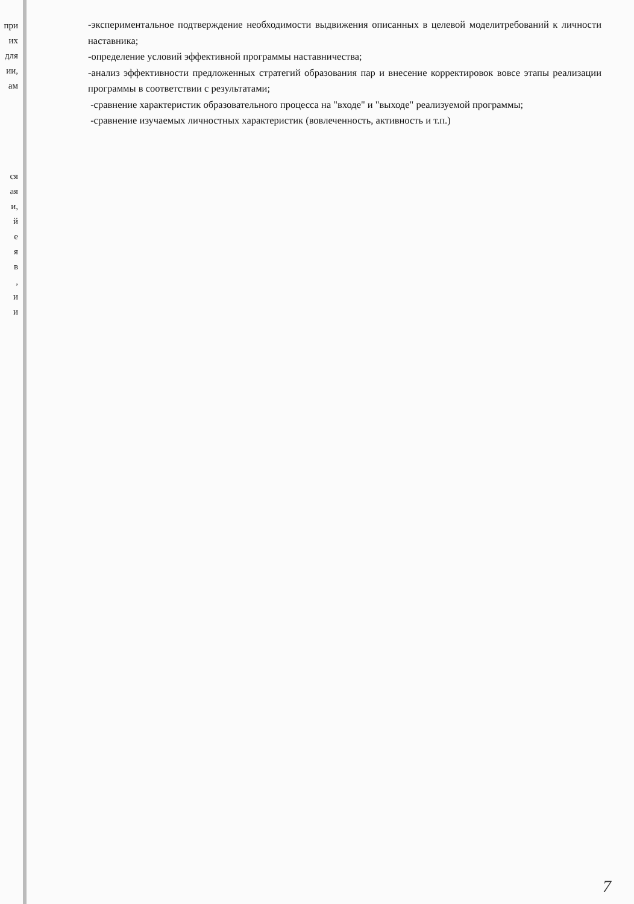при
их
для
ии,
ам
ся
ая
и,
й
е
я
в
,
и
и
-экспериментальное подтверждение необходимости выдвижения описанных в целевой моделитребований к личности наставника;
-определение условий эффективной программы наставничества;
-анализ эффективности предложенных стратегий образования пар и внесение корректировок вовсе этапы реализации программы в соответствии с результатами;
-сравнение характеристик образовательного процесса на "входе" и "выходе" реализуемой программы;
-сравнение изучаемых личностных характеристик (вовлеченность, активность и т.п.)
7